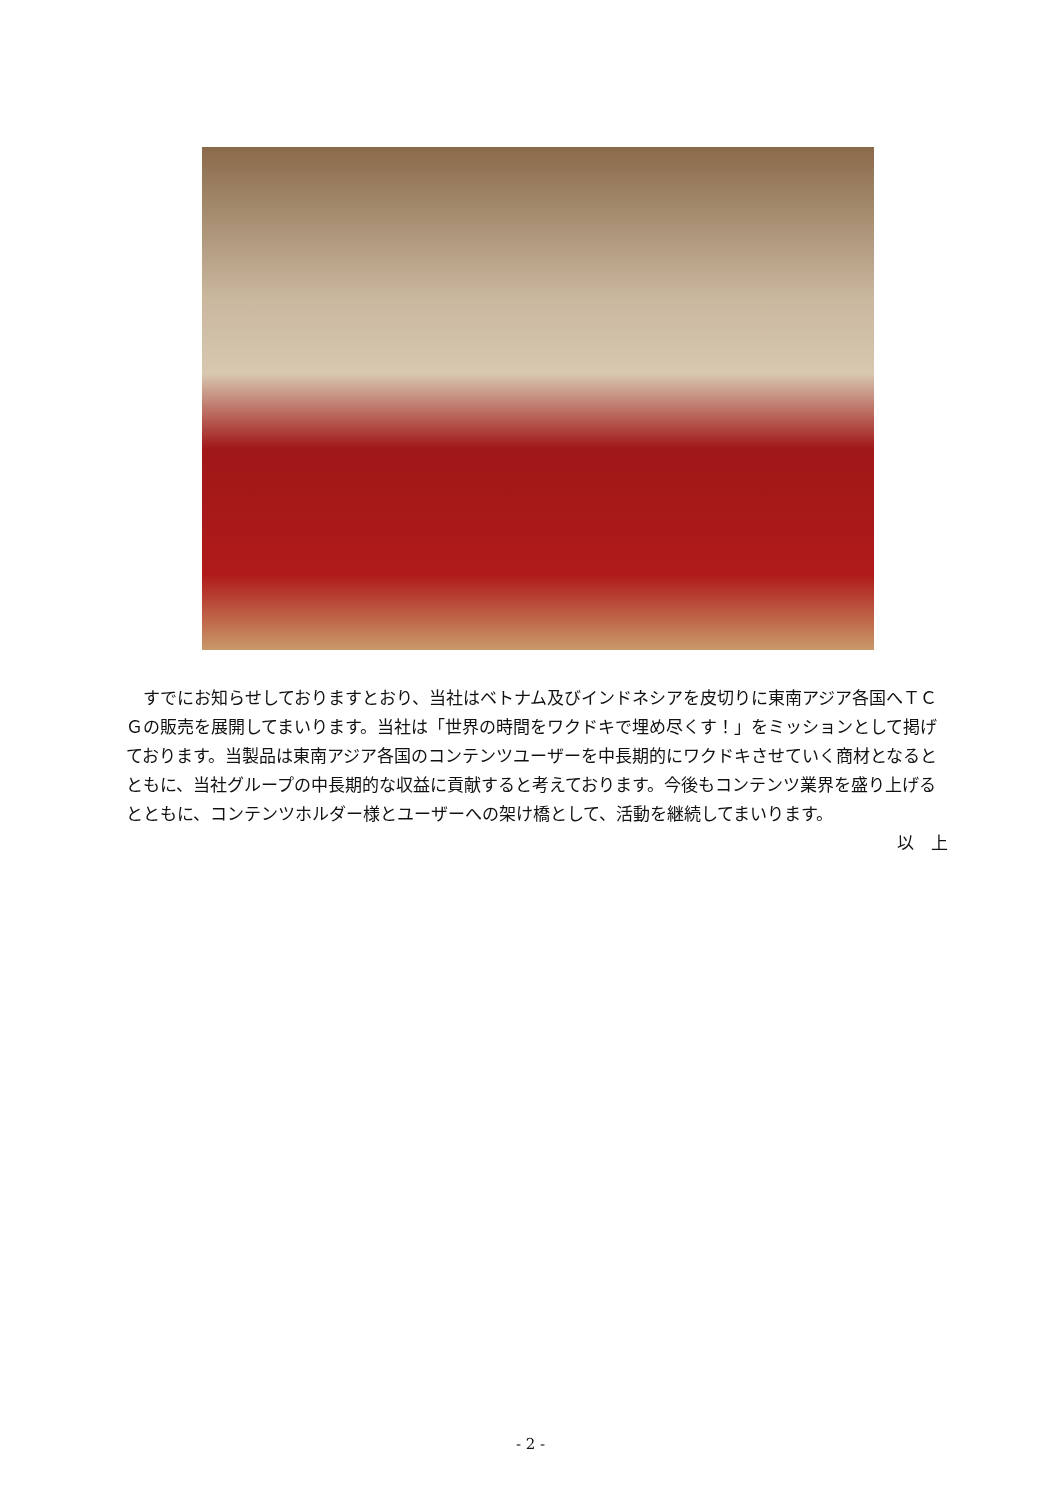すでにお知らせしておりますとおり、当社はベトナム及びインドネシアを皮切りに東南アジア各国へＴＣＧの販売を展開してまいります。当社は「世界の時間をワクドキで埋め尽くす！」をミッションとして掲げております。当製品は東南アジア各国のコンテンツユーザーを中長期的にワクドキさせていく商材となるとともに、当社グループの中長期的な収益に貢献すると考えております。今後もコンテンツ業界を盛り上げるとともに、コンテンツホルダー様とユーザーへの架け橋として、活動を継続してまいります。
以　上
- 2 -